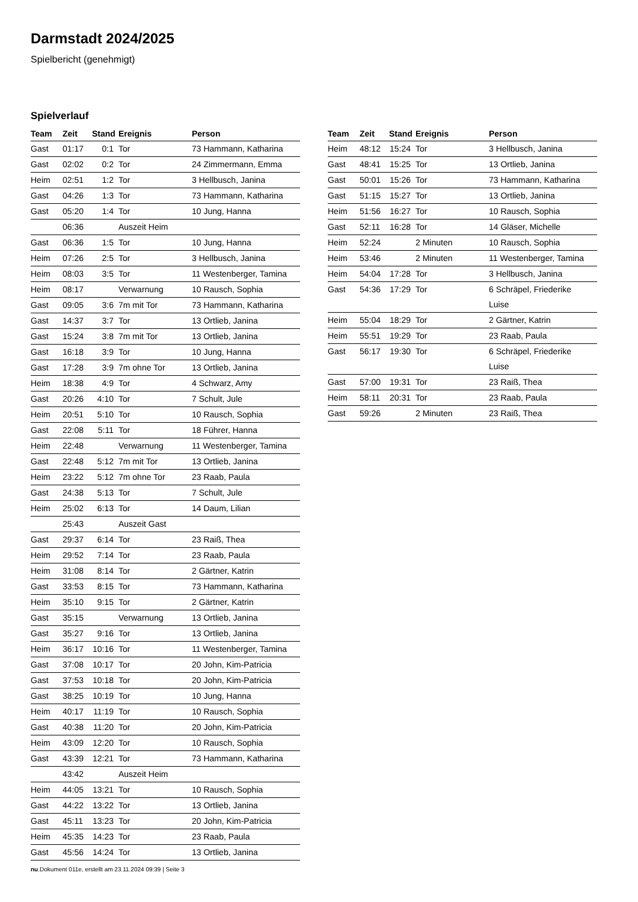Darmstadt 2024/2025
Spielbericht (genehmigt)
Spielverlauf
| Team | Zeit | Stand | Ereignis | Person |
| --- | --- | --- | --- | --- |
| Gast | 01:17 | 0:1 | Tor | 73 Hammann, Katharina |
| Gast | 02:02 | 0:2 | Tor | 24 Zimmermann, Emma |
| Heim | 02:51 | 1:2 | Tor | 3 Hellbusch, Janina |
| Gast | 04:26 | 1:3 | Tor | 73 Hammann, Katharina |
| Gast | 05:20 | 1:4 | Tor | 10 Jung, Hanna |
| | 06:36 | | Auszeit Heim | |
| Gast | 06:36 | 1:5 | Tor | 10 Jung, Hanna |
| Heim | 07:26 | 2:5 | Tor | 3 Hellbusch, Janina |
| Heim | 08:03 | 3:5 | Tor | 11 Westenberger, Tamina |
| Heim | 08:17 | | Verwarnung | 10 Rausch, Sophia |
| Gast | 09:05 | 3:6 | 7m mit Tor | 73 Hammann, Katharina |
| Gast | 14:37 | 3:7 | Tor | 13 Ortlieb, Janina |
| Gast | 15:24 | 3:8 | 7m mit Tor | 13 Ortlieb, Janina |
| Gast | 16:18 | 3:9 | Tor | 10 Jung, Hanna |
| Gast | 17:28 | 3:9 | 7m ohne Tor | 13 Ortlieb, Janina |
| Heim | 18:38 | 4:9 | Tor | 4 Schwarz, Amy |
| Gast | 20:26 | 4:10 | Tor | 7 Schult, Jule |
| Heim | 20:51 | 5:10 | Tor | 10 Rausch, Sophia |
| Gast | 22:08 | 5:11 | Tor | 18 Führer, Hanna |
| Heim | 22:48 | | Verwarnung | 11 Westenberger, Tamina |
| Gast | 22:48 | 5:12 | 7m mit Tor | 13 Ortlieb, Janina |
| Heim | 23:22 | 5:12 | 7m ohne Tor | 23 Raab, Paula |
| Gast | 24:38 | 5:13 | Tor | 7 Schult, Jule |
| Heim | 25:02 | 6:13 | Tor | 14 Daum, Lilian |
| | 25:43 | | Auszeit Gast | |
| Gast | 29:37 | 6:14 | Tor | 23 Raiß, Thea |
| Heim | 29:52 | 7:14 | Tor | 23 Raab, Paula |
| Heim | 31:08 | 8:14 | Tor | 2 Gärtner, Katrin |
| Gast | 33:53 | 8:15 | Tor | 73 Hammann, Katharina |
| Heim | 35:10 | 9:15 | Tor | 2 Gärtner, Katrin |
| Gast | 35:15 | | Verwarnung | 13 Ortlieb, Janina |
| Gast | 35:27 | 9:16 | Tor | 13 Ortlieb, Janina |
| Heim | 36:17 | 10:16 | Tor | 11 Westenberger, Tamina |
| Gast | 37:08 | 10:17 | Tor | 20 John, Kim-Patricia |
| Gast | 37:53 | 10:18 | Tor | 20 John, Kim-Patricia |
| Gast | 38:25 | 10:19 | Tor | 10 Jung, Hanna |
| Heim | 40:17 | 11:19 | Tor | 10 Rausch, Sophia |
| Gast | 40:38 | 11:20 | Tor | 20 John, Kim-Patricia |
| Heim | 43:09 | 12:20 | Tor | 10 Rausch, Sophia |
| Gast | 43:39 | 12:21 | Tor | 73 Hammann, Katharina |
| | 43:42 | | Auszeit Heim | |
| Heim | 44:05 | 13:21 | Tor | 10 Rausch, Sophia |
| Gast | 44:22 | 13:22 | Tor | 13 Ortlieb, Janina |
| Gast | 45:11 | 13:23 | Tor | 20 John, Kim-Patricia |
| Heim | 45:35 | 14:23 | Tor | 23 Raab, Paula |
| Gast | 45:56 | 14:24 | Tor | 13 Ortlieb, Janina |
| Team | Zeit | Stand | Ereignis | Person |
| --- | --- | --- | --- | --- |
| Heim | 48:12 | 15:24 | Tor | 3 Hellbusch, Janina |
| Gast | 48:41 | 15:25 | Tor | 13 Ortlieb, Janina |
| Gast | 50:01 | 15:26 | Tor | 73 Hammann, Katharina |
| Gast | 51:15 | 15:27 | Tor | 13 Ortlieb, Janina |
| Heim | 51:56 | 16:27 | Tor | 10 Rausch, Sophia |
| Gast | 52:11 | 16:28 | Tor | 14 Gläser, Michelle |
| Heim | 52:24 | | 2 Minuten | 10 Rausch, Sophia |
| Heim | 53:46 | | 2 Minuten | 11 Westenberger, Tamina |
| Heim | 54:04 | 17:28 | Tor | 3 Hellbusch, Janina |
| Gast | 54:36 | 17:29 | Tor | 6 Schräpel, Friederike Luise |
| Heim | 55:04 | 18:29 | Tor | 2 Gärtner, Katrin |
| Heim | 55:51 | 19:29 | Tor | 23 Raab, Paula |
| Gast | 56:17 | 19:30 | Tor | 6 Schräpel, Friederike Luise |
| Gast | 57:00 | 19:31 | Tor | 23 Raiß, Thea |
| Heim | 58:11 | 20:31 | Tor | 23 Raab, Paula |
| Gast | 59:26 | | 2 Minuten | 23 Raiß, Thea |
nu.Dokument 011e, erstellt am 23.11.2024 09:39 | Seite 3